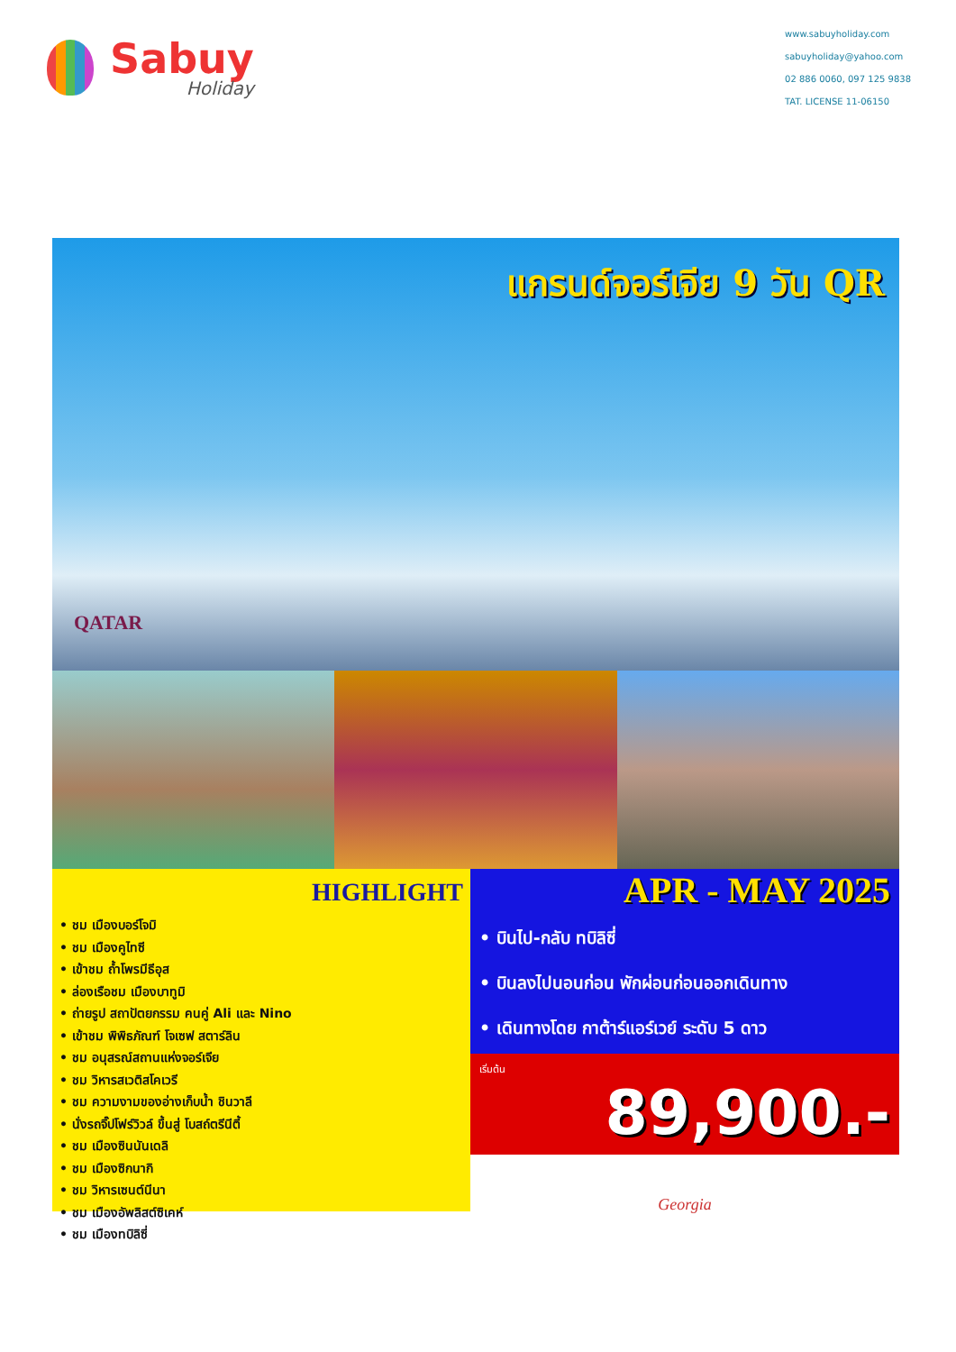Sabuy
Holiday
www.sabuyholiday.com
sabuyholiday@yahoo.com
02 886 0060, 097 125 9838
TAT. LICENSE 11-06150
แกรนด์จอร์เจีย 9 วัน QR
QATAR
HIGHLIGHT
• ชม เมืองบอร์โจมิ
• ชม เมืองคูไทซี
• เข้าชม ถ้ำโพรมีธีอุส
• ล่องเรือชม เมืองบาทูมิ
• ถ่ายรูป สถาปัตยกรรม คนคู่ Ali และ Nino
• เข้าชม พิพิธภัณฑ์ โจเซฟ สตาร์ลิน
• ชม อนุสรณ์สถานแห่งจอร์เจีย
• ชม วิหารสเวติสโคเวรี
• ชม ความงามของอ่างเก็บน้ำ ชินวาลี
• นั่งรถจิ๊ปโฟร์วิวล์ ขึ้นสู่ โบสถ์ตรีนีตี้
• ชม เมืองซินนันเดลิ
• ชม เมืองซิกนากิ
• ชม วิหารเซนต์นีนา
• ชม เมืองอัพลิสต์ซิเคห์
• ชม เมืองทบิลิซี่
APR - MAY 2025
• บินไป-กลับ ทบิลิซี่
• บินลงไปนอนก่อน พักผ่อนก่อนออกเดินทาง
• เดินทางโดย กาต้าร์แอร์เวย์ ระดับ 5 ดาว
เริ่มต้น
89,900.-
Georgia